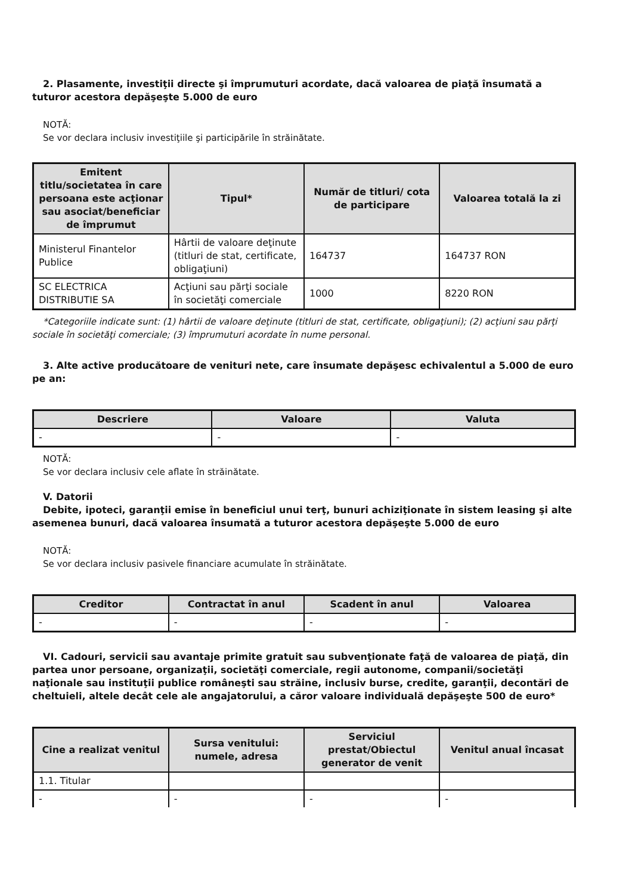2. Plasamente, investiţii directe şi împrumuturi acordate, dacă valoarea de piaţă însumată a tuturor acestora depăşeşte 5.000 de euro
NOTĂ:
Se vor declara inclusiv investiţiile şi participările în străinătate.
| Emitent titlu/societatea în care persoana este acţionar sau asociat/beneficiar de împrumut | Tipul* | Număr de titluri/ cota de participare | Valoarea totală la zi |
| --- | --- | --- | --- |
| Ministerul Finantelor Publice | Hârtii de valoare deţinute (titluri de stat, certificate, obligaţiuni) | 164737 | 164737 RON |
| SC ELECTRICA DISTRIBUTIE SA | Acţiuni sau părţi sociale în societăţi comerciale | 1000 | 8220 RON |
*Categoriile indicate sunt: (1) hârtii de valoare deţinute (titluri de stat, certificate, obligaţiuni); (2) acţiuni sau părţi sociale în societăţi comerciale; (3) împrumuturi acordate în nume personal.
3. Alte active producătoare de venituri nete, care însumate depăşesc echivalentul a 5.000 de euro pe an:
| Descriere | Valoare | Valuta |
| --- | --- | --- |
| - | - | - |
NOTĂ:
Se vor declara inclusiv cele aflate în străinătate.
V. Datorii
Debite, ipoteci, garanţii emise în beneficiul unui terţ, bunuri achiziţionate în sistem leasing şi alte asemenea bunuri, dacă valoarea însumată a tuturor acestora depăşeşte 5.000 de euro
NOTĂ:
Se vor declara inclusiv pasivele financiare acumulate în străinătate.
| Creditor | Contractat în anul | Scadent în anul | Valoarea |
| --- | --- | --- | --- |
| - | - | - | - |
VI. Cadouri, servicii sau avantaje primite gratuit sau subvenţionate faţă de valoarea de piaţă, din partea unor persoane, organizaţii, societăţi comerciale, regii autonome, companii/societăţi naţionale sau instituţii publice româneşti sau străine, inclusiv burse, credite, garanţii, decontări de cheltuieli, altele decât cele ale angajatorului, a căror valoare individuală depăşeşte 500 de euro*
| Cine a realizat venitul | Sursa venitului: numele, adresa | Serviciul prestat/Obiectul generator de venit | Venitul anual încasat |
| --- | --- | --- | --- |
| 1.1. Titular | | | |
| - | - | - | - |